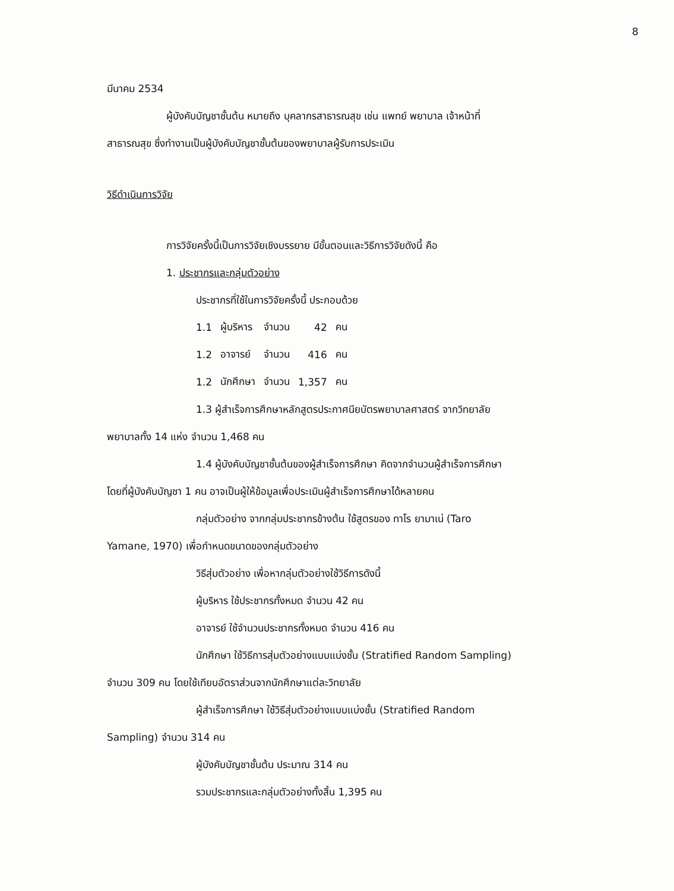8
มีนาคม 2534
ผู้บังคับบัญชาชั้นต้น หมายถึง บุคลากรสาธารณสุข เช่น แพทย์ พยาบาล เจ้าหน้าที่
สาธารณสุข ซึ่งทำงานเป็นผู้บังคับบัญชาชั้นต้นของพยาบาลผู้รับการประเมิน
วิธีดำเนินการวิจัย
การวิจัยครั้งนี้เป็นการวิจัยเชิงบรรยาย มีขั้นตอนและวิธีการวิจัยดังนี้ คือ
1. ประชากรและกลุ่มตัวอย่าง
ประชากรที่ใช้ในการวิจัยครั้งนี้ ประกอบด้วย
| 1.1 | ผู้บริหาร | จำนวน | 42 | คน |
| 1.2 | อาจารย์ | จำนวน | 416 | คน |
| 1.2 | นักศึกษา | จำนวน | 1,357 | คน |
1.3 ผู้สำเร็จการศึกษาหลักสูตรประกาศนียบัตรพยาบาลศาสตร์ จากวิทยาลัย
พยาบาลทั้ง 14 แห่ง จำนวน 1,468 คน
1.4 ผู้บังคับบัญชาชั้นต้นของผู้สำเร็จการศึกษา คิดจากจำนวนผู้สำเร็จการศึกษา
โดยที่ผู้บังคับบัญชา 1 คน อาจเป็นผู้ให้ข้อมูลเพื่อประเมินผู้สำเร็จการศึกษาได้หลายคน
กลุ่มตัวอย่าง จากกลุ่มประชากรข้างต้น ใช้สูตรของ ทาโร ยามาเน่ (Taro
Yamane, 1970) เพื่อกำหนดขนาดของกลุ่มตัวอย่าง
วิธีสุ่มตัวอย่าง เพื่อหากลุ่มตัวอย่างใช้วิธีการดังนี้
ผู้บริหาร ใช้ประชากรทั้งหมด จำนวน 42 คน
อาจารย์ ใช้จำนวนประชากรทั้งหมด จำนวน 416 คน
นักศึกษา ใช้วิธีการสุ่มตัวอย่างแบบแบ่งชั้น (Stratified Random Sampling)
จำนวน 309 คน โดยใช้เทียบอัตราส่วนจากนักศึกษาแต่ละวิทยาลัย
ผู้สำเร็จการศึกษา ใช้วิธีสุ่มตัวอย่างแบบแบ่งชั้น (Stratified Random
Sampling) จำนวน 314 คน
ผู้บังคับบัญชาชั้นต้น ประมาณ 314 คน
รวมประชากรและกลุ่มตัวอย่างทั้งสิ้น 1,395 คน